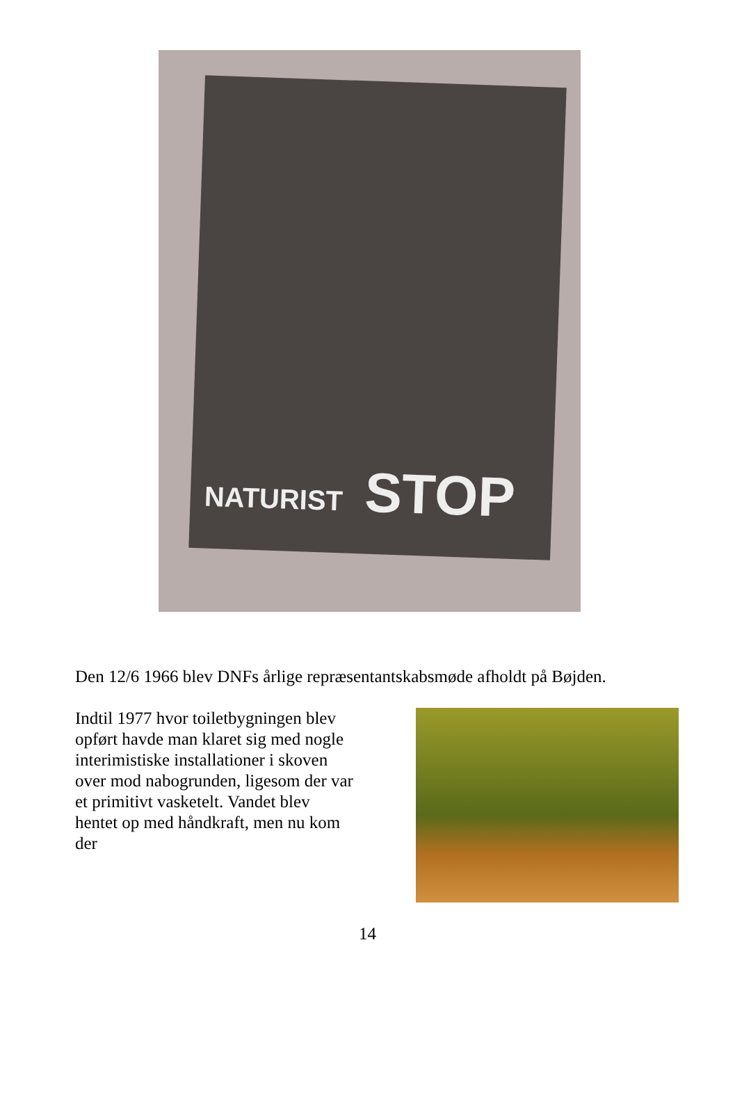NATURIST STOP
Den 12/6 1966 blev DNFs årlige repræsentantskabsmøde afholdt på Bøjden.
Indtil 1977 hvor toiletbygningen blev opført havde man klaret sig med nogle interimistiske installationer i skoven over mod nabogrunden, ligesom der var et primitivt vasketelt. Vandet blev hentet op med håndkraft, men nu kom der
14